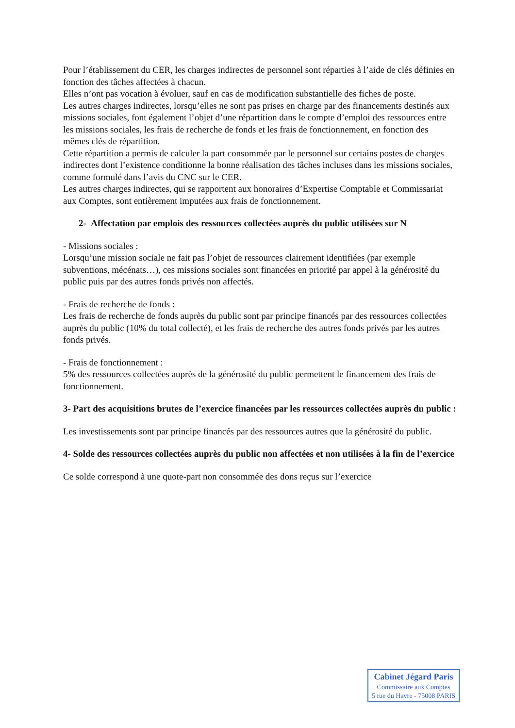Pour l’établissement du CER, les charges indirectes de personnel sont réparties à l’aide de clés définies en fonction des tâches affectées à chacun.
Elles n’ont pas vocation à évoluer, sauf en cas de modification substantielle des fiches de poste.
Les autres charges indirectes, lorsqu’elles ne sont pas prises en charge par des financements destinés aux missions sociales, font également l’objet d’une répartition dans le compte d’emploi des ressources entre les missions sociales, les frais de recherche de fonds et les frais de fonctionnement, en fonction des mêmes clés de répartition.
Cette répartition a permis de calculer la part consommée par le personnel sur certains postes de charges indirectes dont l’existence conditionne la bonne réalisation des tâches incluses dans les missions sociales, comme formulé dans l’avis du CNC sur le CER.
Les autres charges indirectes, qui se rapportent aux honoraires d’Expertise Comptable et Commissariat aux Comptes, sont entièrement imputées aux frais de fonctionnement.
2- Affectation par emplois des ressources collectées auprès du public utilisées sur N
- Missions sociales :
Lorsqu’une mission sociale ne fait pas l’objet de ressources clairement identifiées (par exemple subventions, mécénats…), ces missions sociales sont financées en priorité par appel à la générosité du public puis par des autres fonds privés non affectés.
- Frais de recherche de fonds :
Les frais de recherche de fonds auprès du public sont par principe financés par des ressources collectées auprès du public (10% du total collecté), et les frais de recherche des autres fonds privés par les autres fonds privés.
- Frais de fonctionnement :
5% des ressources collectées auprès de la générosité du public permettent le financement des frais de fonctionnement.
3- Part des acquisitions brutes de l’exercice financées par les ressources collectées auprès du public :
Les investissements sont par principe financés par des ressources autres que la générosité du public.
4- Solde des ressources collectées auprès du public non affectées et non utilisées à la fin de l’exercice
Ce solde correspond à une quote-part non consommée des dons reçus sur l’exercice
Cabinet Jégard Paris
Commissaire aux Comptes
5 rue du Havre - 75008 PARIS